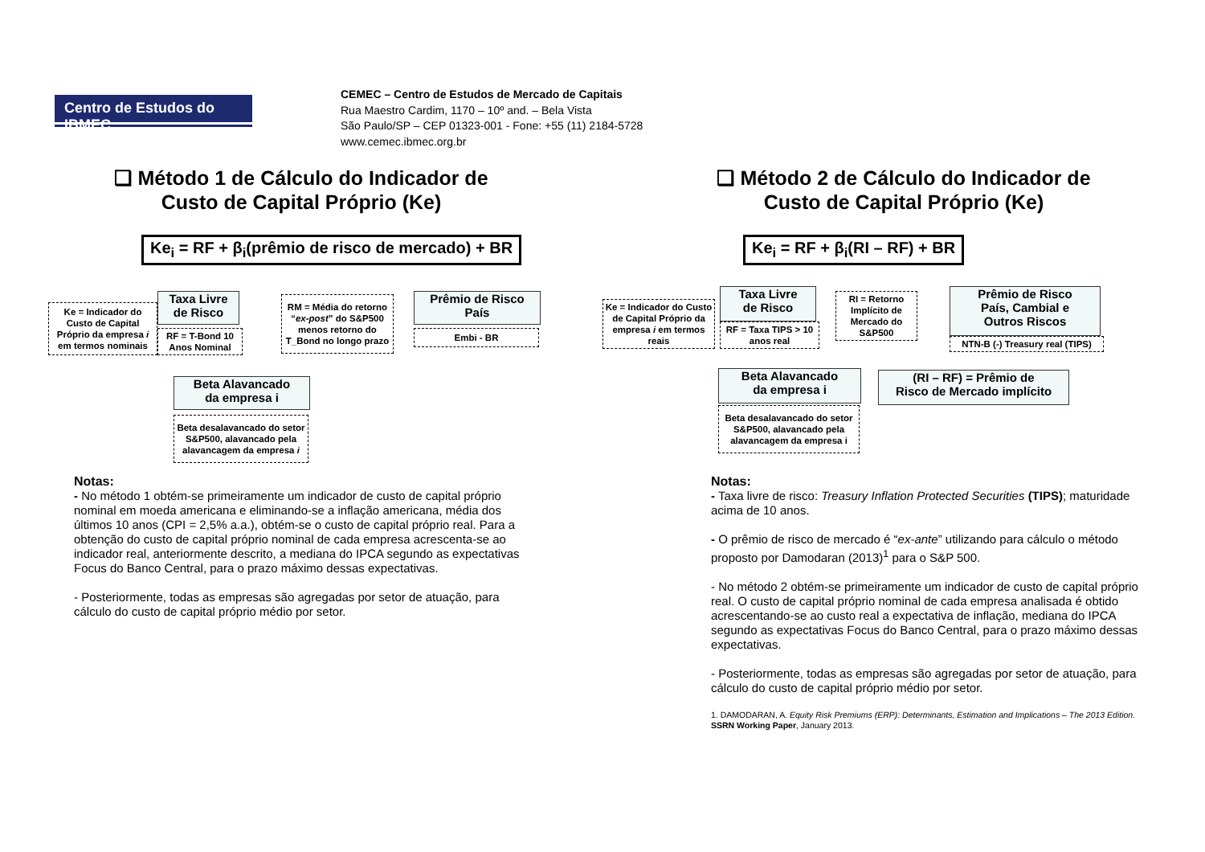Centro de Estudos do IBMEC
CEMEC – Centro de Estudos de Mercado de Capitais
Rua Maestro Cardim, 1170 – 10º and. – Bela Vista
São Paulo/SP – CEP 01323-001 - Fone: +55 (11) 2184-5728
www.cemec.ibmec.org.br
❑ Método 1 de Cálculo do Indicador de
Custo de Capital Próprio (Ke)
Ke<sub>i</sub> = RF + β<sub>i</sub>(prêmio de risco de mercado) + BR
Ke = Indicador do Custo de Capital Próprio da empresa i em termos nominais
Taxa Livre
de Risco
RF = T-Bond 10 Anos Nominal
RM = Média do retorno “ex-post” do S&P500 menos retorno do T_Bond no longo prazo
Prêmio de Risco
País
Embi - BR
Beta Alavancado
da empresa i
Beta desalavancado do setor S&P500, alavancado pela alavancagem da empresa i
Notas:
- No método 1 obtém-se primeiramente um indicador de custo de capital próprio nominal em moeda americana e eliminando-se a inflação americana, média dos últimos 10 anos (CPI = 2,5% a.a.), obtém-se o custo de capital próprio real. Para a obtenção do custo de capital próprio nominal de cada empresa acrescenta-se ao indicador real, anteriormente descrito, a mediana do IPCA segundo as expectativas Focus do Banco Central, para o prazo máximo dessas expectativas.
- Posteriormente, todas as empresas são agregadas por setor de atuação, para cálculo do custo de capital próprio médio por setor.
❑ Método 2 de Cálculo do Indicador de
Custo de Capital Próprio (Ke)
Ke<sub>i</sub> = RF + β<sub>i</sub>(RI – RF) + BR
Ke = Indicador do Custo de Capital Próprio da empresa i em termos reais
Taxa Livre
de Risco
RF = Taxa TIPS > 10 anos real
RI = Retorno Implícito de Mercado do S&P500
Prêmio de Risco
País, Cambial e
Outros Riscos
NTN-B (-) Treasury real (TIPS)
Beta Alavancado
da empresa i
Beta desalavancado do setor S&P500, alavancado pela alavancagem da empresa i
(RI – RF) = Prêmio de
Risco de Mercado implícito
Notas:
- Taxa livre de risco: Treasury Inflation Protected Securities (TIPS); maturidade acima de 10 anos.
- O prêmio de risco de mercado é “ex-ante” utilizando para cálculo o método proposto por Damodaran (2013)<sup>1</sup> para o S&P 500.
- No método 2 obtém-se primeiramente um indicador de custo de capital próprio real. O custo de capital próprio nominal de cada empresa analisada é obtido acrescentando-se ao custo real a expectativa de inflação, mediana do IPCA segundo as expectativas Focus do Banco Central, para o prazo máximo dessas expectativas.
- Posteriormente, todas as empresas são agregadas por setor de atuação, para cálculo do custo de capital próprio médio por setor.
1. DAMODARAN, A. Equity Risk Premiums (ERP): Determinants, Estimation and Implications – The 2013 Edition. SSRN Working Paper, January 2013.